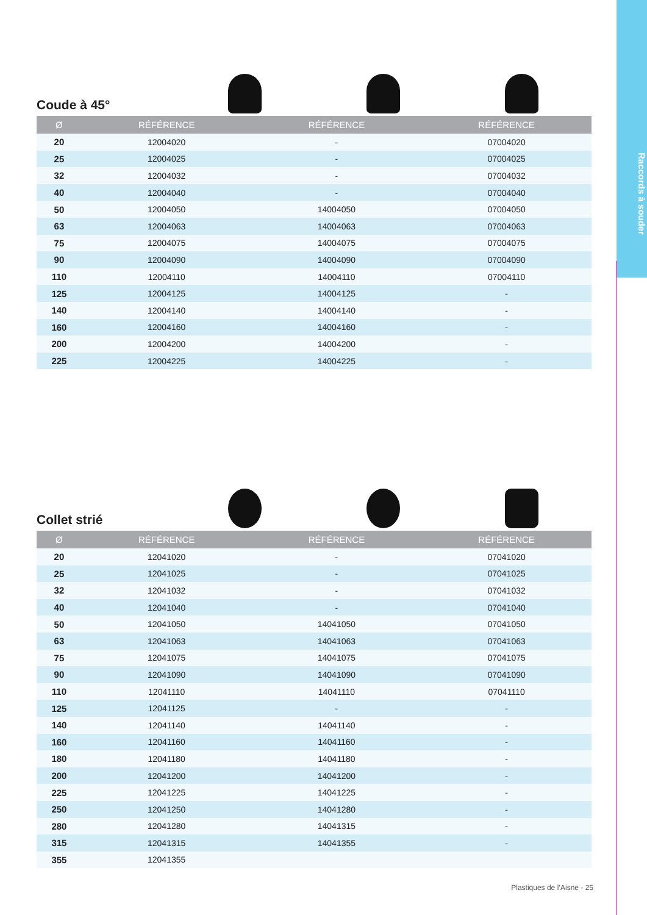Raccords à souder
Coude à 45°
| Ø | RÉFÉRENCE | RÉFÉRENCE | RÉFÉRENCE |
| --- | --- | --- | --- |
| 20 | 12004020 | - | 07004020 |
| 25 | 12004025 | - | 07004025 |
| 32 | 12004032 | - | 07004032 |
| 40 | 12004040 | - | 07004040 |
| 50 | 12004050 | 14004050 | 07004050 |
| 63 | 12004063 | 14004063 | 07004063 |
| 75 | 12004075 | 14004075 | 07004075 |
| 90 | 12004090 | 14004090 | 07004090 |
| 110 | 12004110 | 14004110 | 07004110 |
| 125 | 12004125 | 14004125 | - |
| 140 | 12004140 | 14004140 | - |
| 160 | 12004160 | 14004160 | - |
| 200 | 12004200 | 14004200 | - |
| 225 | 12004225 | 14004225 | - |
Collet strié
| Ø | RÉFÉRENCE | RÉFÉRENCE | RÉFÉRENCE |
| --- | --- | --- | --- |
| 20 | 12041020 | - | 07041020 |
| 25 | 12041025 | - | 07041025 |
| 32 | 12041032 | - | 07041032 |
| 40 | 12041040 | - | 07041040 |
| 50 | 12041050 | 14041050 | 07041050 |
| 63 | 12041063 | 14041063 | 07041063 |
| 75 | 12041075 | 14041075 | 07041075 |
| 90 | 12041090 | 14041090 | 07041090 |
| 110 | 12041110 | 14041110 | 07041110 |
| 125 | 12041125 | - | - |
| 140 | 12041140 | 14041140 | - |
| 160 | 12041160 | 14041160 | - |
| 180 | 12041180 | 14041180 | - |
| 200 | 12041200 | 14041200 | - |
| 225 | 12041225 | 14041225 | - |
| 250 | 12041250 | 14041280 | - |
| 280 | 12041280 | 14041315 | - |
| 315 | 12041315 | 14041355 | - |
| 355 | 12041355 | | |
Plastiques de l’Aisne - 25